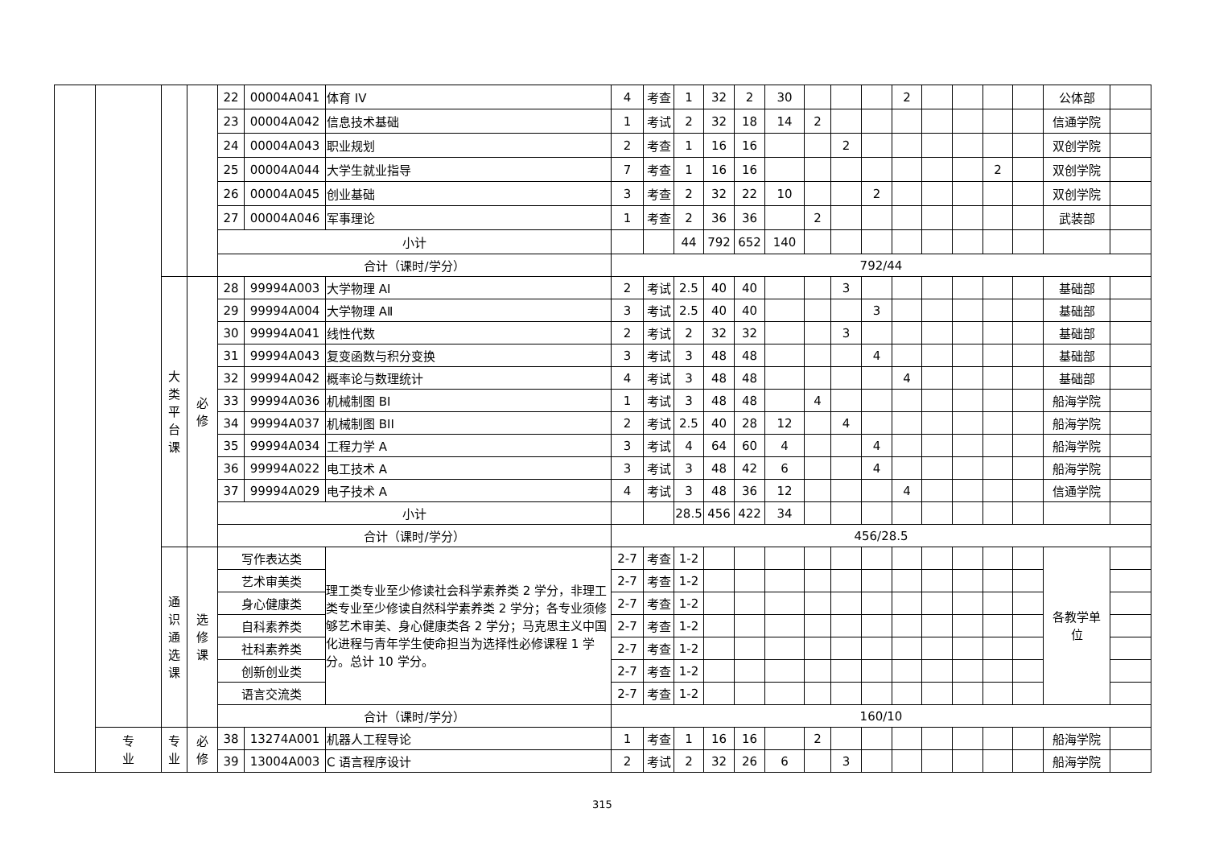| | | | | 22 | 00004A041 | 体育 IV | 4 | 考查 | 1 | 32 | 2 | 30 | | | | 2 | | | | | 公体部 | |
| | | | | 23 | 00004A042 | 信息技术基础 | 1 | 考试 | 2 | 32 | 18 | 14 | 2 | | | | | | | | 信通学院 | |
| | | | | 24 | 00004A043 | 职业规划 | 2 | 考查 | 1 | 16 | 16 | | | 2 | | | | | | | 双创学院 | |
| | | | | 25 | 00004A044 | 大学生就业指导 | 7 | 考查 | 1 | 16 | 16 | | | | | | | | 2 | | 双创学院 | |
| | | | | 26 | 00004A045 | 创业基础 | 3 | 考查 | 2 | 32 | 22 | 10 | | | 2 | | | | | | 双创学院 | |
| | | | | 27 | 00004A046 | 军事理论 | 1 | 考查 | 2 | 36 | 36 | | 2 | | | | | | | | 武装部 | |
| | | | | 小计 | | | | | 44 | 792 | 652 | 140 | | | | | | | | | | |
| | | | | 合计（课时/学分） | | | 792/44 | | | | | | | | | | | | | | | |
| | | 大 类 平 台 课 | 必 修 | 28 | 99994A003 | 大学物理 AI | 2 | 考试 | 2.5 | 40 | 40 | | | 3 | | | | | | | 基础部 | |
| | | | | 29 | 99994A004 | 大学物理 AⅡ | 3 | 考试 | 2.5 | 40 | 40 | | | | 3 | | | | | | 基础部 | |
| | | | | 30 | 99994A041 | 线性代数 | 2 | 考试 | 2 | 32 | 32 | | | 3 | | | | | | | 基础部 | |
| | | | | 31 | 99994A043 | 复变函数与积分变换 | 3 | 考试 | 3 | 48 | 48 | | | | 4 | | | | | | 基础部 | |
| | | | | 32 | 99994A042 | 概率论与数理统计 | 4 | 考试 | 3 | 48 | 48 | | | | | 4 | | | | | 基础部 | |
| | | | | 33 | 99994A036 | 机械制图 BⅠ | 1 | 考试 | 3 | 48 | 48 | | 4 | | | | | | | | 船海学院 | |
| | | | | 34 | 99994A037 | 机械制图 BII | 2 | 考试 | 2.5 | 40 | 28 | 12 | | 4 | | | | | | | 船海学院 | |
| | | | | 35 | 99994A034 | 工程力学 A | 3 | 考试 | 4 | 64 | 60 | 4 | | | 4 | | | | | | 船海学院 | |
| | | | | 36 | 99994A022 | 电工技术 A | 3 | 考试 | 3 | 48 | 42 | 6 | | | 4 | | | | | | 船海学院 | |
| | | | | 37 | 99994A029 | 电子技术 A | 4 | 考试 | 3 | 48 | 36 | 12 | | | | 4 | | | | | 信通学院 | |
| | | | | 小计 | | | | | 28.5 | 456 | 422 | 34 | | | | | | | | | | |
| | | | | 合计（课时/学分） | | | 456/28.5 | | | | | | | | | | | | | | | |
| | | 通 识 通 选 课 | 选 修 课 | 写作表达类 | | 理工类专业至少修读社会科学素养类 2 学分，非理工类专业至少修读自然科学素养类 2 学分；各专业须修够艺术审美、身心健康类各 2 学分；马克思主义中国化进程与青年学生使命担当为选择性必修课程 1 学分。总计 10 学分。 | 2-7 | 考查 | 1-2 | | | | | | | | | | | | 各教学单 位 | |
| | | | | 艺术审美类 | | | 2-7 | 考查 | 1-2 | | | | | | | | | | | | | |
| | | | | 身心健康类 | | | 2-7 | 考查 | 1-2 | | | | | | | | | | | | | |
| | | | | 自科素养类 | | | 2-7 | 考查 | 1-2 | | | | | | | | | | | | | |
| | | | | 社科素养类 | | | 2-7 | 考查 | 1-2 | | | | | | | | | | | | | |
| | | | | 创新创业类 | | | 2-7 | 考查 | 1-2 | | | | | | | | | | | | | |
| | | | | 语言交流类 | | | 2-7 | 考查 | 1-2 | | | | | | | | | | | | | |
| | | | | 合计（课时/学分） | | | 160/10 | | | | | | | | | | | | | | | |
| | 专 业 | 专 业 | 必 修 | 38 | 13274A001 | 机器人工程导论 | 1 | 考查 | 1 | 16 | 16 | | 2 | | | | | | | | 船海学院 | |
| | | | | 39 | 13004A003 | C 语言程序设计 | 2 | 考试 | 2 | 32 | 26 | 6 | | 3 | | | | | | | 船海学院 | |
315